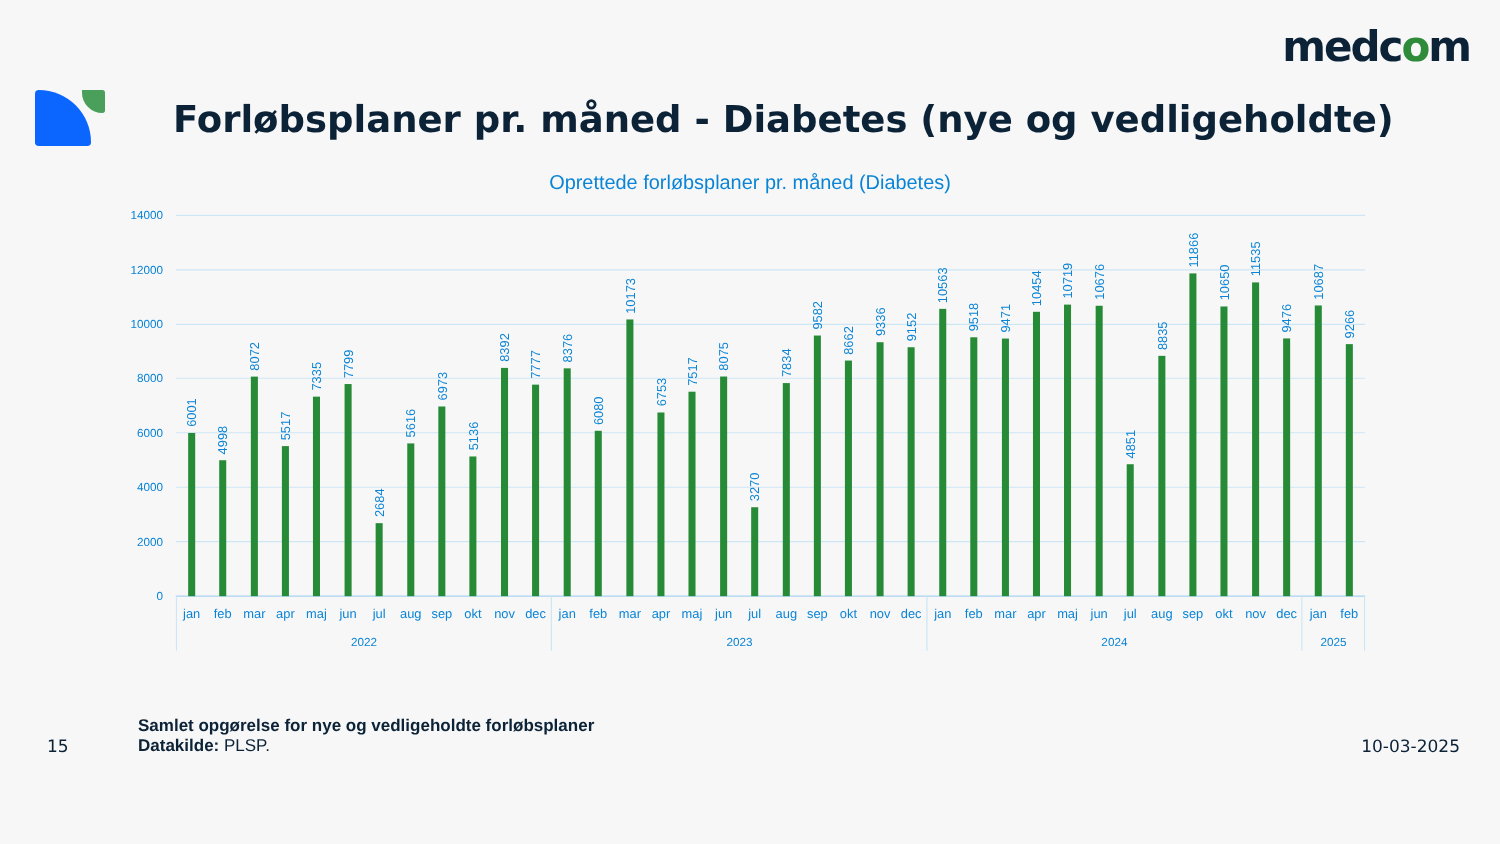medcom
Forløbsplaner pr. måned - Diabetes (nye og vedligeholdte)
Oprettede forløbsplaner pr. måned (Diabetes)
14000
12000
10000
8000
6000
4000
2000
0
6001
4998
8072
5517
7335
7799
2684
5616
6973
5136
8392
7777
8376
6080
10173
6753
7517
8075
3270
7834
9582
8662
9336
9152
10563
9518
9471
10454
10719
10676
4851
8835
11866
10650
11535
9476
10687
9266
jan
feb
mar
apr
maj
jun
jul
aug
sep
okt
nov
dec
jan
feb
mar
apr
maj
jun
jul
aug
sep
okt
nov
dec
jan
feb
mar
apr
maj
jun
jul
aug
sep
okt
nov
dec
jan
feb
2022
2023
2024
2025
15
Samlet opgørelse for nye og vedligeholdte forløbsplaner
Datakilde: PLSP.
10-03-2025